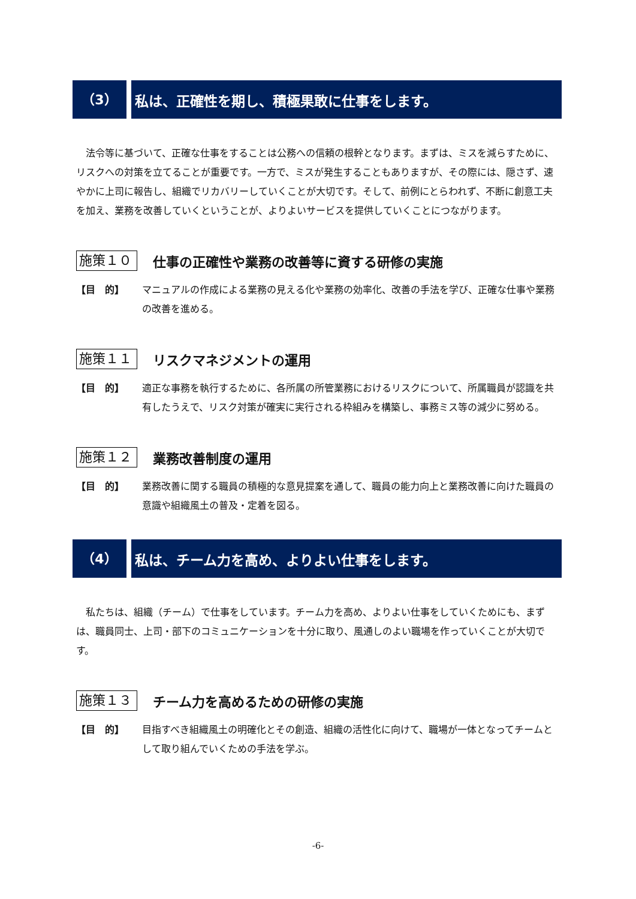（3） 私は、正確性を期し、積極果敢に仕事をします。
法令等に基づいて、正確な仕事をすることは公務への信頼の根幹となります。まずは、ミスを減らすために、リスクへの対策を立てることが重要です。一方で、ミスが発生することもありますが、その際には、隠さず、速やかに上司に報告し、組織でリカバリーしていくことが大切です。そして、前例にとらわれず、不断に創意工夫を加え、業務を改善していくということが、よりよいサービスを提供していくことにつながります。
施策１０
仕事の正確性や業務の改善等に資する研修の実施
【目　的】 マニュアルの作成による業務の見える化や業務の効率化、改善の手法を学び、正確な仕事や業務の改善を進める。
施策１１
リスクマネジメントの運用
【目　的】 適正な事務を執行するために、各所属の所管業務におけるリスクについて、所属職員が認識を共有したうえで、リスク対策が確実に実行される枠組みを構築し、事務ミス等の減少に努める。
施策１２
業務改善制度の運用
【目　的】 業務改善に関する職員の積極的な意見提案を通して、職員の能力向上と業務改善に向けた職員の意識や組織風土の普及・定着を図る。
（4） 私は、チーム力を高め、よりよい仕事をします。
私たちは、組織（チーム）で仕事をしています。チーム力を高め、よりよい仕事をしていくためにも、まずは、職員同士、上司・部下のコミュニケーションを十分に取り、風通しのよい職場を作っていくことが大切です。
施策１３
チーム力を高めるための研修の実施
【目　的】 目指すべき組織風土の明確化とその創造、組織の活性化に向けて、職場が一体となってチームとして取り組んでいくための手法を学ぶ。
-6-